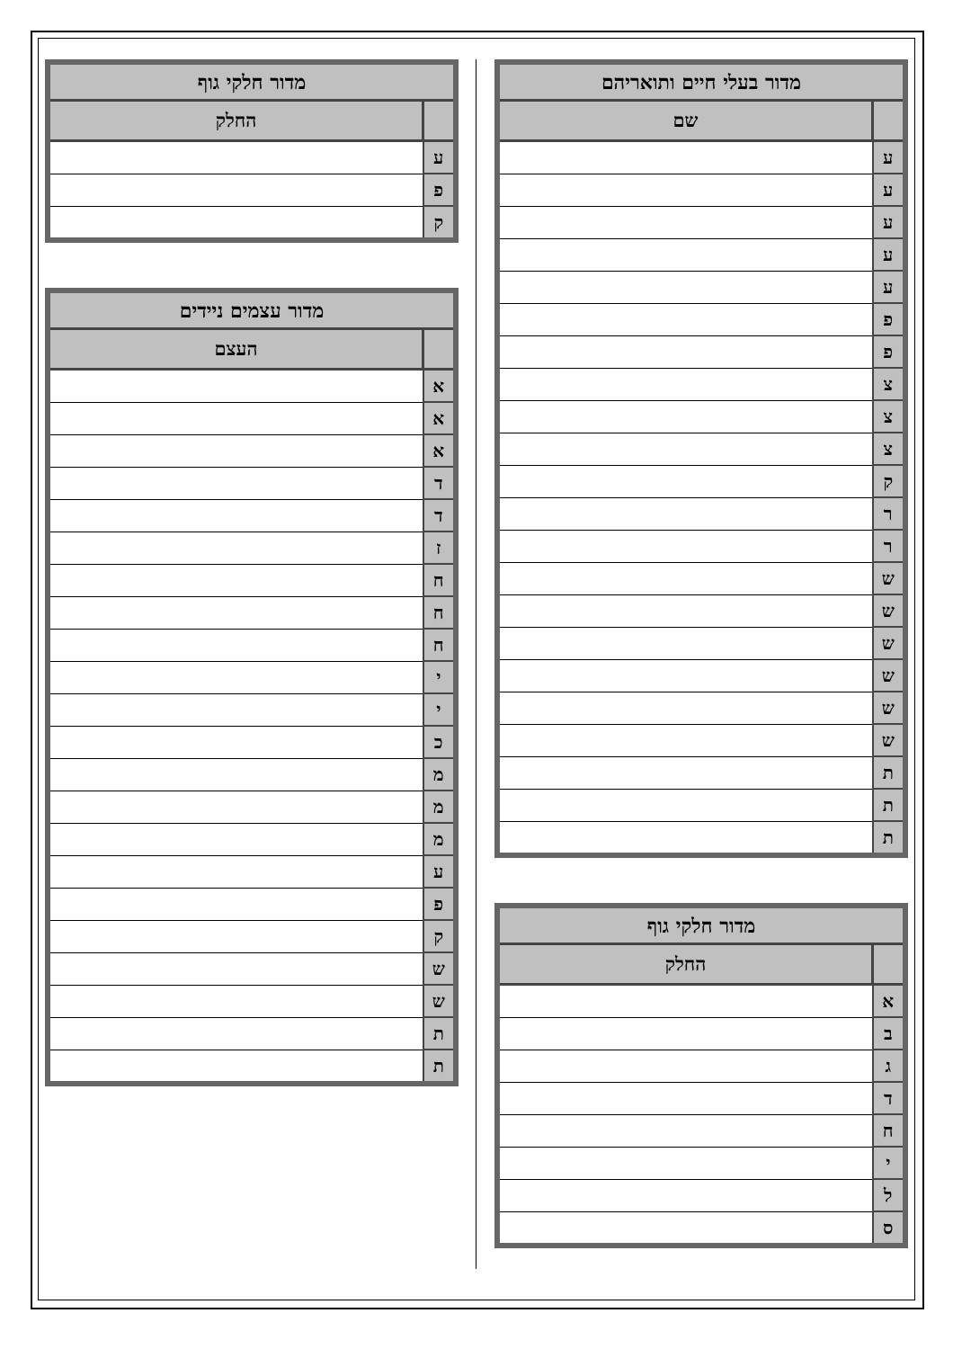| מדור בעלי חיים ותואריהם | |
| --- | --- |
| | שם |
| ע | |
| ע | |
| ע | |
| ע | |
| ע | |
| פ | |
| פ | |
| צ | |
| צ | |
| צ | |
| ק | |
| ר | |
| ר | |
| ש | |
| ש | |
| ש | |
| ש | |
| ש | |
| ש | |
| ת | |
| ת | |
| ת | |
| מדור חלקי גוף | |
| --- | --- |
| | החלק |
| א | |
| ב | |
| ג | |
| ד | |
| ח | |
| י | |
| ל | |
| ס | |
| מדור חלקי גוף | |
| --- | --- |
| | החלק |
| ע | |
| פ | |
| ק | |
| מדור עצמים ניידים | |
| --- | --- |
| | העצם |
| א | |
| א | |
| א | |
| ד | |
| ד | |
| ז | |
| ח | |
| ח | |
| ח | |
| י | |
| י | |
| כ | |
| מ | |
| מ | |
| מ | |
| ע | |
| פ | |
| ק | |
| ש | |
| ש | |
| ת | |
| ת | |